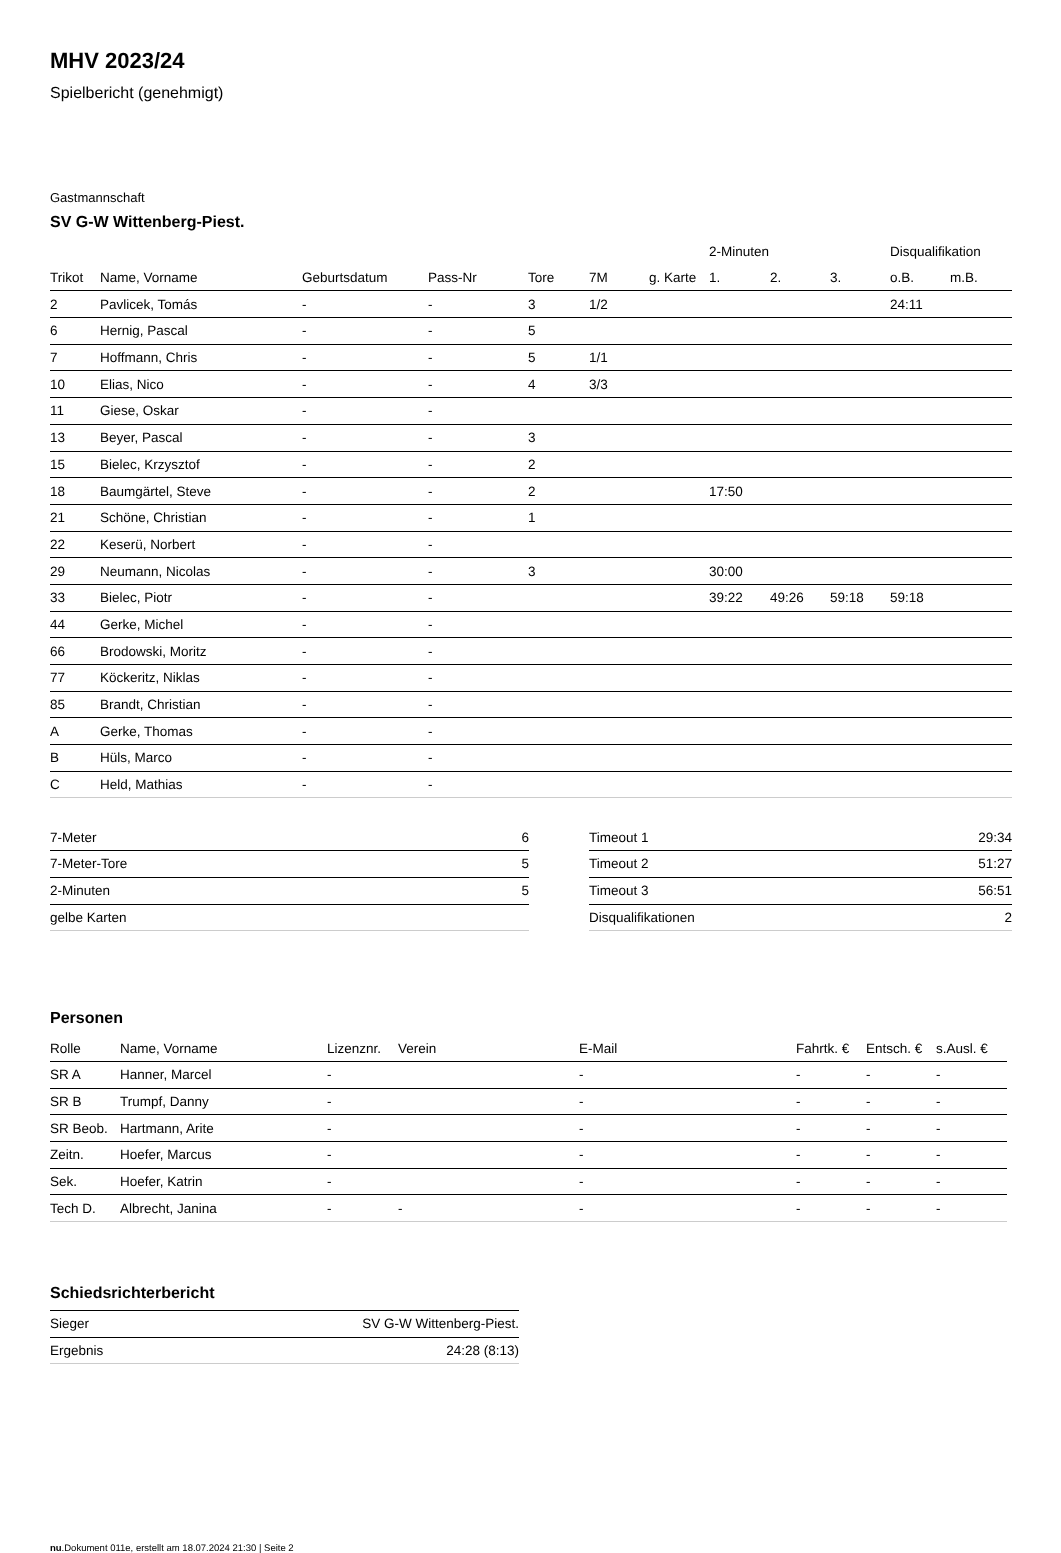MHV 2023/24
Spielbericht (genehmigt)
Gastmannschaft
SV G-W Wittenberg-Piest.
| | | | | | | | 2-Minuten | | | Disqualifikation | |
| --- | --- | --- | --- | --- | --- | --- | --- | --- | --- | --- | --- |
| Trikot | Name, Vorname | Geburtsdatum | Pass-Nr | Tore | 7M | g. Karte | 1. | 2. | 3. | o.B. | m.B. |
| 2 | Pavlicek, Tomás | - | - | 3 | 1/2 | | | | | 24:11 | |
| 6 | Hernig, Pascal | - | - | 5 | | | | | | | |
| 7 | Hoffmann, Chris | - | - | 5 | 1/1 | | | | | | |
| 10 | Elias, Nico | - | - | 4 | 3/3 | | | | | | |
| 11 | Giese, Oskar | - | - | | | | | | | | |
| 13 | Beyer, Pascal | - | - | 3 | | | | | | | |
| 15 | Bielec, Krzysztof | - | - | 2 | | | | | | | |
| 18 | Baumgärtel, Steve | - | - | 2 | | | 17:50 | | | | |
| 21 | Schöne, Christian | - | - | 1 | | | | | | | |
| 22 | Keserü, Norbert | - | - | | | | | | | | |
| 29 | Neumann, Nicolas | - | - | 3 | | | 30:00 | | | | |
| 33 | Bielec, Piotr | - | - | | | | 39:22 | 49:26 | 59:18 | 59:18 | |
| 44 | Gerke, Michel | - | - | | | | | | | | |
| 66 | Brodowski, Moritz | - | - | | | | | | | | |
| 77 | Köckeritz, Niklas | - | - | | | | | | | | |
| 85 | Brandt, Christian | - | - | | | | | | | | |
| A | Gerke, Thomas | - | - | | | | | | | | |
| B | Hüls, Marco | - | - | | | | | | | | |
| C | Held, Mathias | - | - | | | | | | | | |
| 7-Meter | 6 |
| 7-Meter-Tore | 5 |
| 2-Minuten | 5 |
| gelbe Karten | |
| Timeout 1 | 29:34 |
| Timeout 2 | 51:27 |
| Timeout 3 | 56:51 |
| Disqualifikationen | 2 |
Personen
| Rolle | Name, Vorname | Lizenznr. | Verein | E-Mail | Fahrtk. € | Entsch. € | s.Ausl. € |
| --- | --- | --- | --- | --- | --- | --- | --- |
| SR A | Hanner, Marcel | - | | - | - | - | - |
| SR B | Trumpf, Danny | - | | - | - | - | - |
| SR Beob. | Hartmann, Arite | - | | - | - | - | - |
| Zeitn. | Hoefer, Marcus | - | | - | - | - | - |
| Sek. | Hoefer, Katrin | - | | - | - | - | - |
| Tech D. | Albrecht, Janina | - | - | - | - | - | - |
Schiedsrichterbericht
| Sieger | SV G-W Wittenberg-Piest. |
| Ergebnis | 24:28 (8:13) |
nu.Dokument 011e, erstellt am 18.07.2024 21:30 | Seite 2